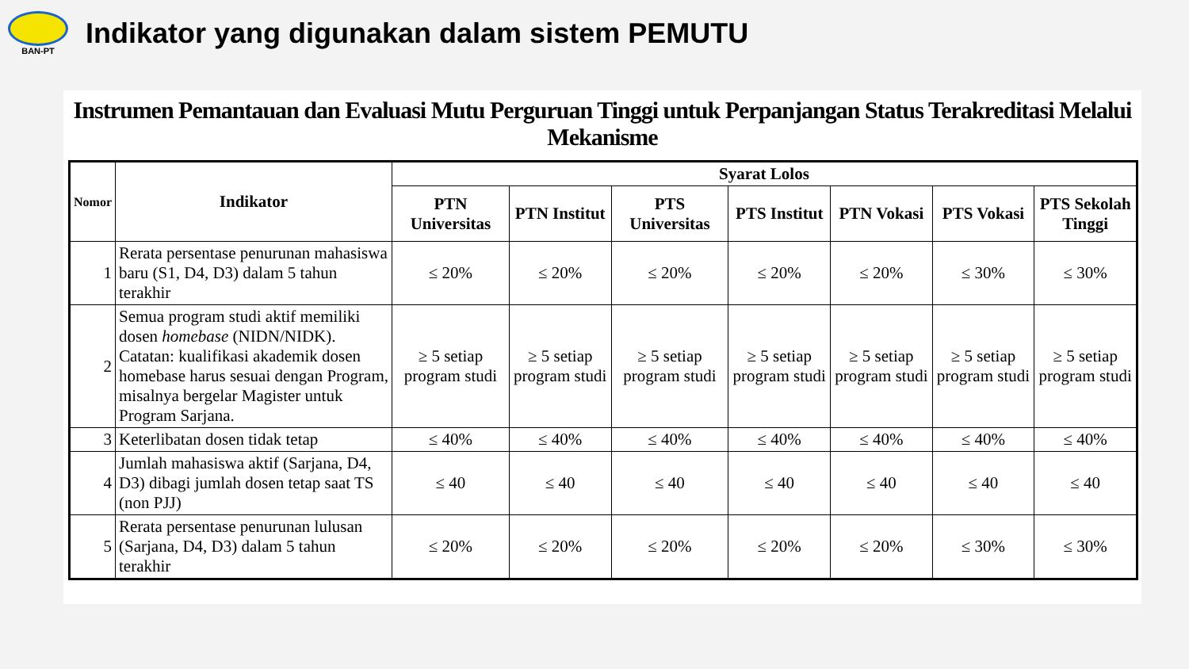BAN-PT
Indikator yang digunakan dalam sistem PEMUTU
Instrumen Pemantauan dan Evaluasi Mutu Perguruan Tinggi untuk Perpanjangan Status Terakreditasi Melalui Mekanisme
| Nomor | Indikator | Syarat Lolos | | | | | | |
| --- | --- | --- | --- | --- | --- | --- | --- | --- |
| | | PTN Universitas | PTN Institut | PTS Universitas | PTS Institut | PTN Vokasi | PTS Vokasi | PTS Sekolah Tinggi |
| 1 | Rerata persentase penurunan mahasiswa baru (S1, D4, D3) dalam 5 tahun terakhir | ≤ 20% | ≤ 20% | ≤ 20% | ≤ 20% | ≤ 20% | ≤ 30% | ≤ 30% |
| 2 | Semua program studi aktif memiliki dosen homebase (NIDN/NIDK). Catatan: kualifikasi akademik dosen homebase harus sesuai dengan Program, misalnya bergelar Magister untuk Program Sarjana. | ≥ 5 setiap program studi | ≥ 5 setiap program studi | ≥ 5 setiap program studi | ≥ 5 setiap program studi | ≥ 5 setiap program studi | ≥ 5 setiap program studi | ≥ 5 setiap program studi |
| 3 | Keterlibatan dosen tidak tetap | ≤ 40% | ≤ 40% | ≤ 40% | ≤ 40% | ≤ 40% | ≤ 40% | ≤ 40% |
| 4 | Jumlah mahasiswa aktif (Sarjana, D4, D3) dibagi jumlah dosen tetap saat TS (non PJJ) | ≤ 40 | ≤ 40 | ≤ 40 | ≤ 40 | ≤ 40 | ≤ 40 | ≤ 40 |
| 5 | Rerata persentase penurunan lulusan (Sarjana, D4, D3) dalam 5 tahun terakhir | ≤ 20% | ≤ 20% | ≤ 20% | ≤ 20% | ≤ 20% | ≤ 30% | ≤ 30% |